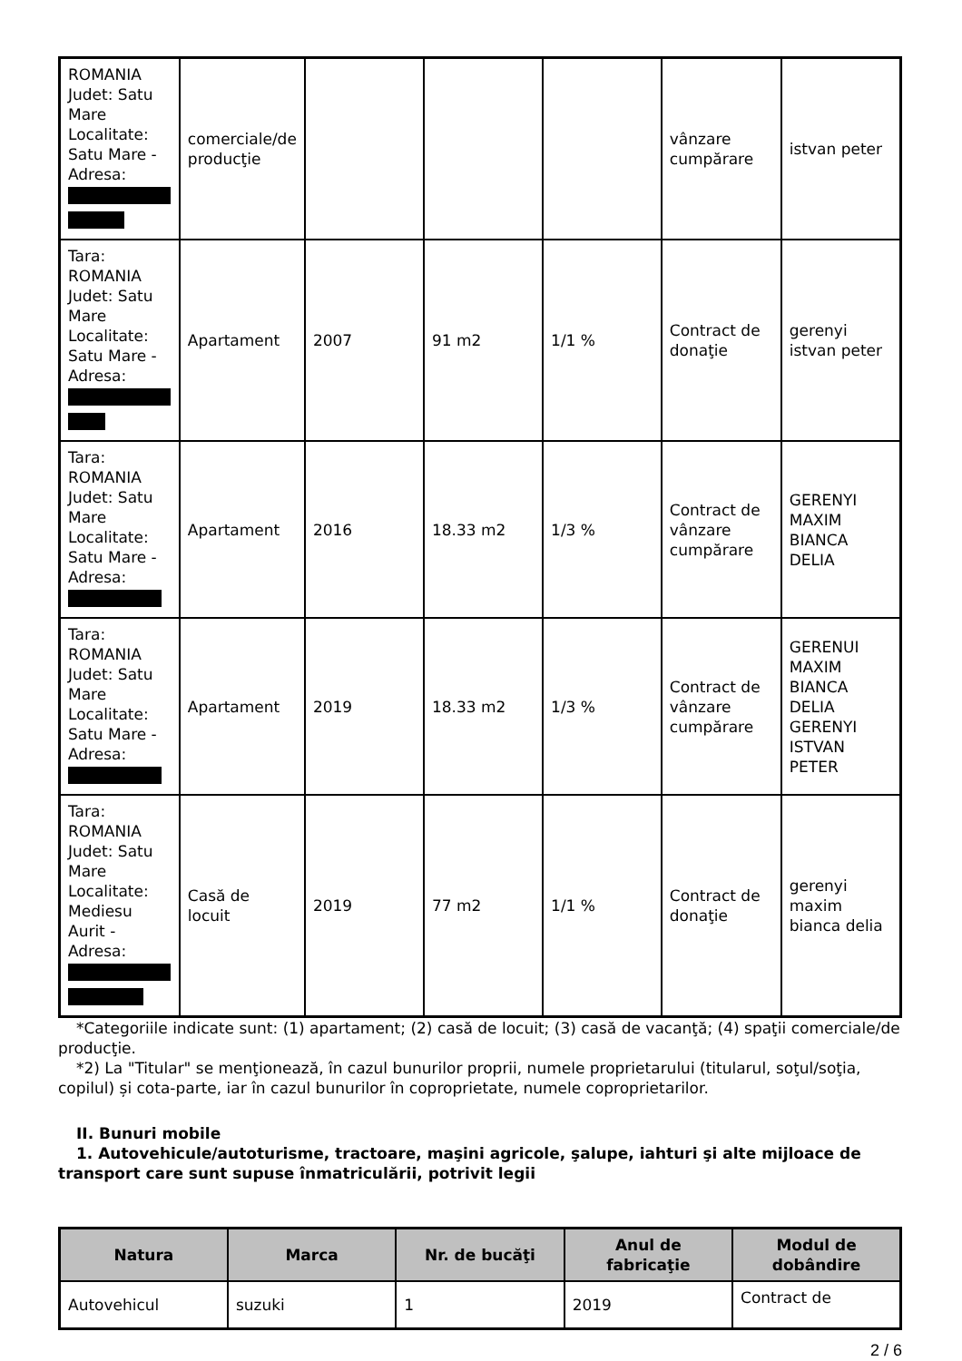| ROMANIA Judet: Satu Mare Localitate: Satu Mare - Adresa: | comerciale/de producţie | | | | vânzare cumpărare | istvan peter |
| Tara: ROMANIA Judet: Satu Mare Localitate: Satu Mare - Adresa: | Apartament | 2007 | 91 m2 | 1/1 % | Contract de donaţie | gerenyi istvan peter |
| Tara: ROMANIA Judet: Satu Mare Localitate: Satu Mare - Adresa: | Apartament | 2016 | 18.33 m2 | 1/3 % | Contract de vânzare cumpărare | GERENYI MAXIM BIANCA DELIA |
| Tara: ROMANIA Judet: Satu Mare Localitate: Satu Mare - Adresa: | Apartament | 2019 | 18.33 m2 | 1/3 % | Contract de vânzare cumpărare | GERENUI MAXIM BIANCA DELIA GERENYI ISTVAN PETER |
| Tara: ROMANIA Judet: Satu Mare Localitate: Mediesu Aurit - Adresa: | Casă de locuit | 2019 | 77 m2 | 1/1 % | Contract de donaţie | gerenyi maxim bianca delia |
*Categoriile indicate sunt: (1) apartament; (2) casă de locuit; (3) casă de vacanţă; (4) spaţii comerciale/de producţie.
*2) La "Titular" se menţionează, în cazul bunurilor proprii, numele proprietarului (titularul, soţul/soţia, copilul) și cota-parte, iar în cazul bunurilor în coproprietate, numele coproprietarilor.
II. Bunuri mobile
1. Autovehicule/autoturisme, tractoare, maşini agricole, şalupe, iahturi şi alte mijloace de transport care sunt supuse înmatriculării, potrivit legii
| Natura | Marca | Nr. de bucăţi | Anul de fabricaţie | Modul de dobândire |
| --- | --- | --- | --- | --- |
| Autovehicul | suzuki | 1 | 2019 | Contract de |
2 / 6